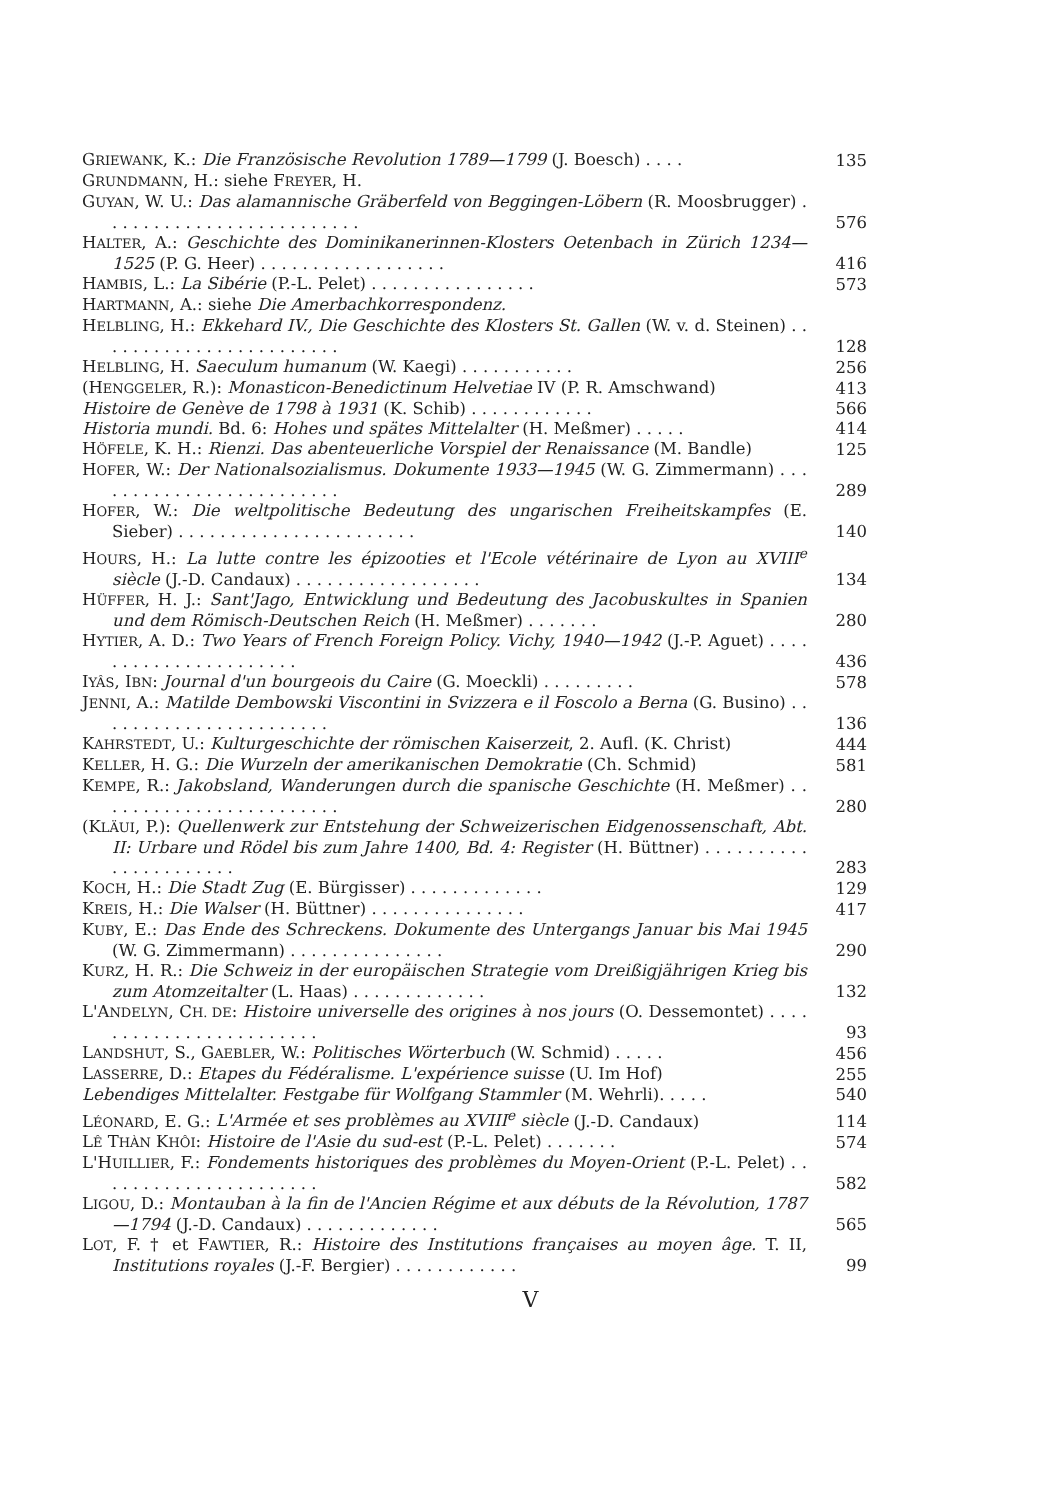GRIEWANK, K.: Die Französische Revolution 1789—1799 (J. Boesch) . . . .
135
GRUNDMANN, H.: siehe FREYER, H.
GUYAN, W. U.: Das alamannische Gräberfeld von Beggingen-Löbern (R. Moos­brugger) . . . . . . . . . . . . . . . . . . . . . . . . .
576
HALTER, A.: Geschichte des Dominikanerinnen-Klosters Oetenbach in Zürich 1234—1525 (P. G. Heer) . . . . . . . . . . . . . . . . . .
416
HAMBIS, L.: La Sibérie (P.-L. Pelet) . . . . . . . . . . . . . . . .
573
HARTMANN, A.: siehe Die Amerbachkorrespondenz.
HELBLING, H.: Ekkehard IV., Die Geschichte des Klosters St. Gallen (W. v. d. Steinen) . . . . . . . . . . . . . . . . . . . . . . . .
128
HELBLING, H. Saeculum humanum (W. Kaegi) . . . . . . . . . . .
256
(HENGGELER, R.): Monasticon-Benedictinum Helvetiae IV (P. R. Amschwand)
413
Histoire de Genève de 1798 à 1931 (K. Schib) . . . . . . . . . . . .
566
Historia mundi. Bd. 6: Hohes und spätes Mittelalter (H. Meßmer) . . . . .
414
HÖFELE, K. H.: Rienzi. Das abenteuerliche Vorspiel der Renaissance (M. Bandle)
125
HOFER, W.: Der Nationalsozialismus. Dokumente 1933—1945 (W. G. Zimmer­mann) . . . . . . . . . . . . . . . . . . . . . . . . .
289
HOFER, W.: Die weltpolitische Bedeutung des ungarischen Freiheitskampfes (E. Sieber) . . . . . . . . . . . . . . . . . . . . . . .
140
HOURS, H.: La lutte contre les épizooties et l'Ecole vétérinaire de Lyon au XVIII<sup>e</sup> siècle (J.-D. Candaux) . . . . . . . . . . . . . . . . . .
134
HÜFFER, H. J.: Sant'Jago, Entwicklung und Bedeutung des Jacobuskultes in Spanien und dem Römisch-Deutschen Reich (H. Meßmer) . . . . . . .
280
HYTIER, A. D.: Two Years of French Foreign Policy. Vichy, 1940—1942 (J.-P. Aguet) . . . . . . . . . . . . . . . . . . . . . .
436
IYÂS, IBN: Journal d'un bourgeois du Caire (G. Moeckli) . . . . . . . . .
578
JENNI, A.: Matilde Dembowski Viscontini in Svizzera e il Foscolo a Berna (G. Busino) . . . . . . . . . . . . . . . . . . . . . . .
136
KAHRSTEDT, U.: Kulturgeschichte der römischen Kaiserzeit, 2. Aufl. (K. Christ)
444
KELLER, H. G.: Die Wurzeln der amerikanischen Demokratie (Ch. Schmid)
581
KEMPE, R.: Jakobsland, Wanderungen durch die spanische Geschichte (H. Meßmer) . . . . . . . . . . . . . . . . . . . . . . . .
280
(KLÄUI, P.): Quellenwerk zur Entstehung der Schweizerischen Eidgenossen­schaft, Abt. II: Urbare und Rödel bis zum Jahre 1400, Bd. 4: Register (H. Büttner) . . . . . . . . . . . . . . . . . . . . . .
283
KOCH, H.: Die Stadt Zug (E. Bürgisser) . . . . . . . . . . . . .
129
KREIS, H.: Die Walser (H. Büttner) . . . . . . . . . . . . . . .
417
KUBY, E.: Das Ende des Schreckens. Dokumente des Untergangs Januar bis Mai 1945 (W. G. Zimmermann) . . . . . . . . . . . . . . .
290
KURZ, H. R.: Die Schweiz in der europäischen Strategie vom Dreißigjährigen Krieg bis zum Atomzeitalter (L. Haas) . . . . . . . . . . . . .
132
L'ANDELYN, CH. DE: Histoire universelle des origines à nos jours (O. Desse­montet) . . . . . . . . . . . . . . . . . . . . . . . .
93
LANDSHUT, S., GAEBLER, W.: Politisches Wörterbuch (W. Schmid) . . . . .
456
LASSERRE, D.: Etapes du Fédéralisme. L'expérience suisse (U. Im Hof)
255
Lebendiges Mittelalter. Festgabe für Wolfgang Stammler (M. Wehrli). . . . .
540
LÉONARD, E. G.: L'Armée et ses problèmes au XVIII<sup>e</sup> siècle (J.-D. Candaux)
114
LÊ THÀN KHÔI: Histoire de l'Asie du sud-est (P.-L. Pelet) . . . . . . .
574
L'HUILLIER, F.: Fondements historiques des problèmes du Moyen-Orient (P.-L. Pelet) . . . . . . . . . . . . . . . . . . . . . .
582
LIGOU, D.: Montauban à la fin de l'Ancien Régime et aux débuts de la Révolu­tion, 1787—1794 (J.-D. Candaux) . . . . . . . . . . . . .
565
LOT, F. † et FAWTIER, R.: Histoire des Institutions françaises au moyen âge. T. II, Institutions royales (J.-F. Bergier) . . . . . . . . . . . .
99
V